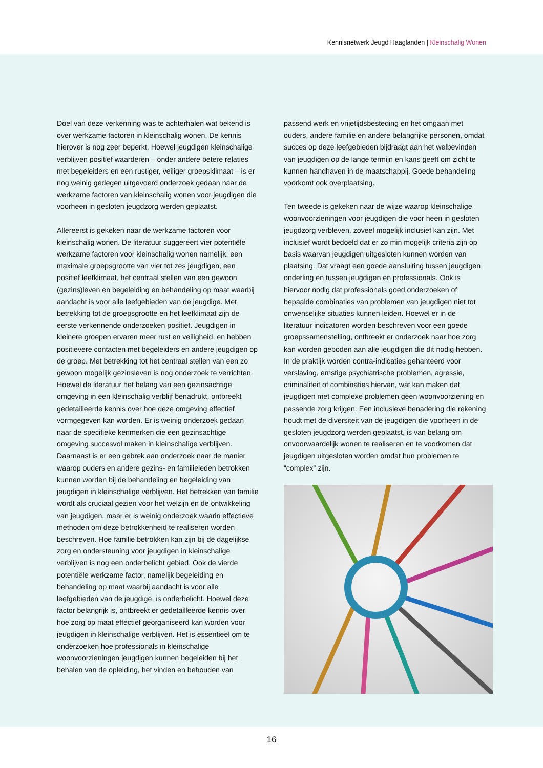Kennisnetwerk Jeugd Haaglanden | Kleinschalig Wonen
Doel van deze verkenning was te achterhalen wat bekend is over werkzame factoren in kleinschalig wonen. De kennis hierover is nog zeer beperkt. Hoewel jeugdigen kleinschalige verblijven positief waarderen – onder andere betere relaties met begeleiders en een rustiger, veiliger groepsklimaat – is er nog weinig gedegen uitgevoerd onderzoek gedaan naar de werkzame factoren van kleinschalig wonen voor jeugdigen die voorheen in gesloten jeugdzorg werden geplaatst.
Allereerst is gekeken naar de werkzame factoren voor kleinschalig wonen. De literatuur suggereert vier potentiële werkzame factoren voor kleinschalig wonen namelijk: een maximale groepsgrootte van vier tot zes jeugdigen, een positief leefklimaat, het centraal stellen van een gewoon (gezins)leven en begeleiding en behandeling op maat waarbij aandacht is voor alle leefgebieden van de jeugdige. Met betrekking tot de groepsgrootte en het leefklimaat zijn de eerste verkennende onderzoeken positief. Jeugdigen in kleinere groepen ervaren meer rust en veiligheid, en hebben positievere contacten met begeleiders en andere jeugdigen op de groep. Met betrekking tot het centraal stellen van een zo gewoon mogelijk gezinsleven is nog onderzoek te verrichten. Hoewel de literatuur het belang van een gezinsachtige omgeving in een kleinschalig verblijf benadrukt, ontbreekt gedetailleerde kennis over hoe deze omgeving effectief vormgegeven kan worden. Er is weinig onderzoek gedaan naar de specifieke kenmerken die een gezinsachtige omgeving succesvol maken in kleinschalige verblijven. Daarnaast is er een gebrek aan onderzoek naar de manier waarop ouders en andere gezins- en familieleden betrokken kunnen worden bij de behandeling en begeleiding van jeugdigen in kleinschalige verblijven. Het betrekken van familie wordt als cruciaal gezien voor het welzijn en de ontwikkeling van jeugdigen, maar er is weinig onderzoek waarin effectieve methoden om deze betrokkenheid te realiseren worden beschreven. Hoe familie betrokken kan zijn bij de dagelijkse zorg en ondersteuning voor jeugdigen in kleinschalige verblijven is nog een onderbelicht gebied. Ook de vierde potentiële werkzame factor, namelijk begeleiding en behandeling op maat waarbij aandacht is voor alle leefgebieden van de jeugdige, is onderbelicht. Hoewel deze factor belangrijk is, ontbreekt er gedetailleerde kennis over hoe zorg op maat effectief georganiseerd kan worden voor jeugdigen in kleinschalige verblijven. Het is essentieel om te onderzoeken hoe professionals in kleinschalige woonvoorzieningen jeugdigen kunnen begeleiden bij het behalen van de opleiding, het vinden en behouden van
passend werk en vrijetijdsbesteding en het omgaan met ouders, andere familie en andere belangrijke personen, omdat succes op deze leefgebieden bijdraagt aan het welbevinden van jeugdigen op de lange termijn en kans geeft om zicht te kunnen handhaven in de maatschappij. Goede behandeling voorkomt ook overplaatsing.
Ten tweede is gekeken naar de wijze waarop kleinschalige woonvoorzieningen voor jeugdigen die voor heen in gesloten jeugdzorg verbleven, zoveel mogelijk inclusief kan zijn. Met inclusief wordt bedoeld dat er zo min mogelijk criteria zijn op basis waarvan jeugdigen uitgesloten kunnen worden van plaatsing. Dat vraagt een goede aansluiting tussen jeugdigen onderling en tussen jeugdigen en professionals. Ook is hiervoor nodig dat professionals goed onderzoeken of bepaalde combinaties van problemen van jeugdigen niet tot onwenselijke situaties kunnen leiden. Hoewel er in de literatuur indicatoren worden beschreven voor een goede groepssamenstelling, ontbreekt er onderzoek naar hoe zorg kan worden geboden aan alle jeugdigen die dit nodig hebben. In de praktijk worden contra-indicaties gehanteerd voor verslaving, ernstige psychiatrische problemen, agressie, criminaliteit of combinaties hiervan, wat kan maken dat jeugdigen met complexe problemen geen woonvoorziening en passende zorg krijgen. Een inclusieve benadering die rekening houdt met de diversiteit van de jeugdigen die voorheen in de gesloten jeugdzorg werden geplaatst, is van belang om onvoorwaardelijk wonen te realiseren en te voorkomen dat jeugdigen uitgesloten worden omdat hun problemen te “complex” zijn.
16